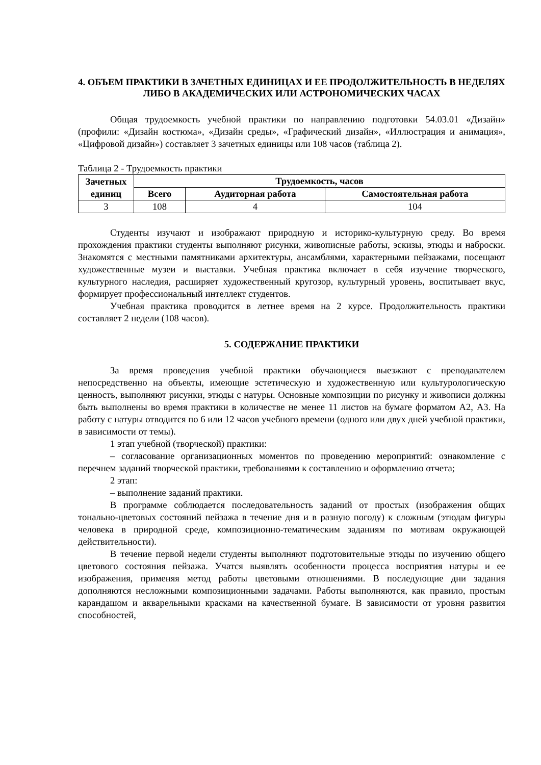4. ОБЪЕМ ПРАКТИКИ В ЗАЧЕТНЫХ ЕДИНИЦАХ И ЕЕ ПРОДОЛЖИТЕЛЬНОСТЬ В НЕДЕЛЯХ ЛИБО В АКАДЕМИЧЕСКИХ ИЛИ АСТРОНОМИЧЕСКИХ ЧАСАХ
Общая трудоемкость учебной практики по направлению подготовки 54.03.01 «Дизайн» (профили: «Дизайн костюма», «Дизайн среды», «Графический дизайн», «Иллюстрация и анимация», «Цифровой дизайн») составляет 3 зачетных единицы или 108 часов (таблица 2).
Таблица 2 - Трудоемкость практики
| Зачетных единиц | Трудоемкость, часов | | |
| --- | --- | --- | --- |
| | Всего | Аудиторная работа | Самостоятельная работа |
| 3 | 108 | 4 | 104 |
Студенты изучают и изображают природную и историко-культурную среду. Во время прохождения практики студенты выполняют рисунки, живописные работы, эскизы, этюды и наброски. Знакомятся с местными памятниками архитектуры, ансамблями, характерными пейзажами, посещают художественные музеи и выставки. Учебная практика включает в себя изучение творческого, культурного наследия, расширяет художественный кругозор, культурный уровень, воспитывает вкус, формирует профессиональный интеллект студентов.
Учебная практика проводится в летнее время на 2 курсе. Продолжительность практики составляет 2 недели (108 часов).
5. СОДЕРЖАНИЕ ПРАКТИКИ
За время проведения учебной практики обучающиеся выезжают с преподавателем непосредственно на объекты, имеющие эстетическую и художественную или культурологическую ценность, выполняют рисунки, этюды с натуры. Основные композиции по рисунку и живописи должны быть выполнены во время практики в количестве не менее 11 листов на бумаге форматом А2, А3. На работу с натуры отводится по 6 или 12 часов учебного времени (одного или двух дней учебной практики, в зависимости от темы).
1 этап учебной (творческой) практики:
– согласование организационных моментов по проведению мероприятий: ознакомление с перечнем заданий творческой практики, требованиями к составлению и оформлению отчета;
2 этап:
– выполнение заданий практики.
В программе соблюдается последовательность заданий от простых (изображения общих тонально-цветовых состояний пейзажа в течение дня и в разную погоду) к сложным (этюдам фигуры человека в природной среде, композиционно-тематическим заданиям по мотивам окружающей действительности).
В течение первой недели студенты выполняют подготовительные этюды по изучению общего цветового состояния пейзажа. Учатся выявлять особенности процесса восприятия натуры и ее изображения, применяя метод работы цветовыми отношениями. В последующие дни задания дополняются несложными композиционными задачами. Работы выполняются, как правило, простым карандашом и акварельными красками на качественной бумаге. В зависимости от уровня развития способностей,